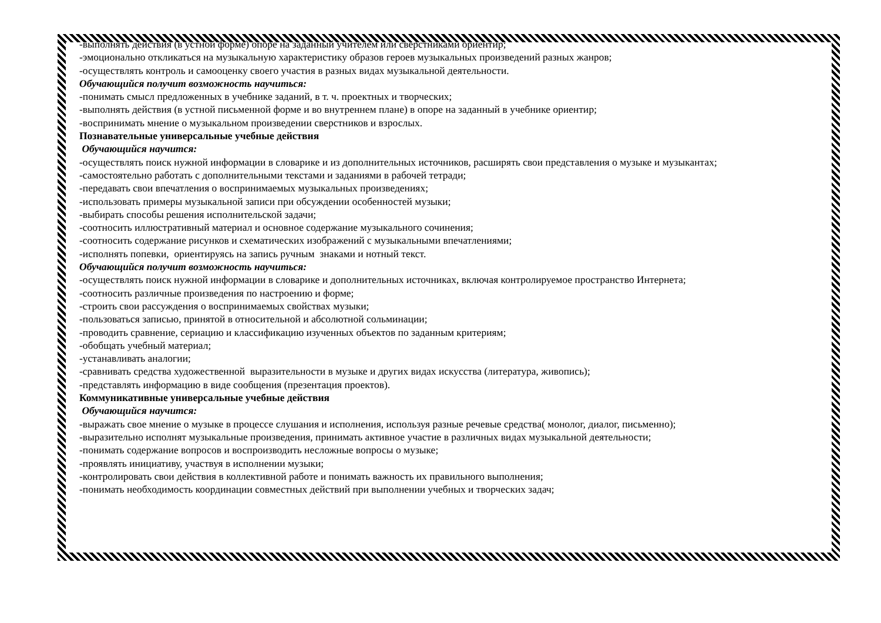-выполнять действия (в устной форме) опоре на заданный учителем или сверстниками ориентир;
-эмоционально откликаться на музыкальную характеристику образов героев музыкальных произведений разных жанров;
-осуществлять контроль и самооценку своего участия в разных видах музыкальной деятельности.
Обучающийся получит возможность научиться:
-понимать смысл предложенных в учебнике заданий, в т. ч. проектных и творческих;
-выполнять действия (в устной письменной форме и во внутреннем плане) в опоре на заданный в учебнике ориентир;
-воспринимать мнение о музыкальном произведении сверстников и взрослых.
Познавательные универсальные учебные действия
Обучающийся научится:
-осуществлять поиск нужной информации в словарике и из дополнительных источников, расширять свои представления о музыке и музыкантах;
-самостоятельно работать с дополнительными текстами и заданиями в рабочей тетради;
-передавать свои впечатления о воспринимаемых музыкальных произведениях;
-использовать примеры музыкальной записи при обсуждении особенностей музыки;
-выбирать способы решения исполнительской задачи;
-соотносить иллюстративный материал и основное содержание музыкального сочинения;
-соотносить содержание рисунков и схематических изображений с музыкальными впечатлениями;
-исполнять попевки, ориентируясь на запись ручным знаками и нотный текст.
Обучающийся получит возможность научиться:
-осуществлять поиск нужной информации в словарике и дополнительных источниках, включая контролируемое пространство Интернета;
-соотносить различные произведения по настроению и форме;
-строить свои рассуждения о воспринимаемых свойствах музыки;
-пользоваться записью, принятой в относительной и абсолютной сольминации;
-проводить сравнение, сериацию и классификацию изученных объектов по заданным критериям;
-обобщать учебный материал;
-устанавливать аналогии;
-сравнивать средства художественной выразительности в музыке и других видах искусства (литература, живопись);
-представлять информацию в виде сообщения (презентация проектов).
Коммуникативные универсальные учебные действия
Обучающийся научится:
-выражать свое мнение о музыке в процессе слушания и исполнения, используя разные речевые средства( монолог, диалог, письменно);
-выразительно исполнят музыкальные произведения, принимать активное участие в различных видах музыкальной деятельности;
-понимать содержание вопросов и воспроизводить несложные вопросы о музыке;
-проявлять инициативу, участвуя в исполнении музыки;
-контролировать свои действия в коллективной работе и понимать важность их правильного выполнения;
-понимать необходимость координации совместных действий при выполнении учебных и творческих задач;